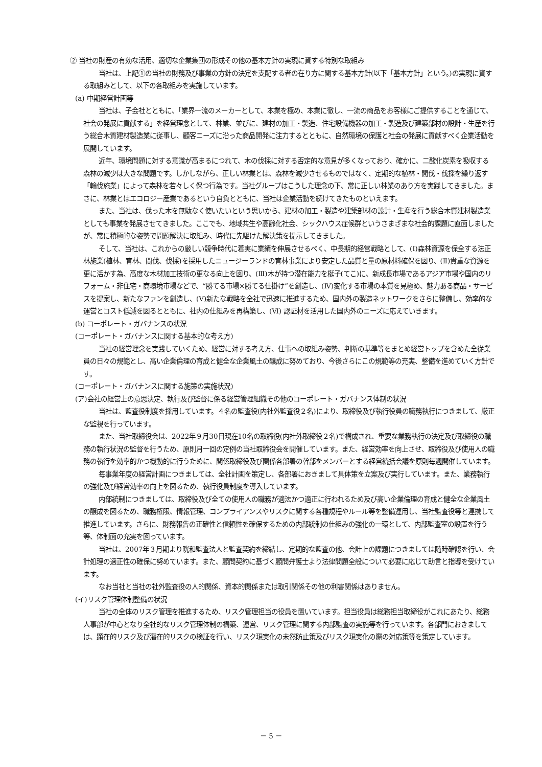② 当社の財産の有効な活用、適切な企業集団の形成その他の基本方針の実現に資する特別な取組み
当社は、上記①の当社の財務及び事業の方針の決定を支配する者の在り方に関する基本方針(以下「基本方針」という。)の実現に資する取組みとして、以下の各取組みを実施しています。
(a) 中期経営計画等
当社は、子会社とともに、「業界一流のメーカーとして、本業を極め、本業に徹し、一流の商品をお客様にご提供することを通じて、社会の発展に貢献する」を経営理念として、林業、並びに、建材の加工・製造、住宅設備機器の加工・製造及び建築部材の設計・生産を行う総合木質建材製造業に従事し、顧客ニーズに沿った商品開発に注力するとともに、自然環境の保護と社会の発展に貢献すべく企業活動を展開しています。
近年、環境問題に対する意識が高まるにつれて、木の伐採に対する否定的な意見が多くなっており、確かに、二酸化炭素を吸収する森林の減少は大きな問題です。しかしながら、正しい林業とは、森林を減少させるものではなく、定期的な植林・間伐・伐採を繰り返す「輪伐施業」によって森林を若々しく保つ行為です。当社グループはこうした理念の下、常に正しい林業のあり方を実践してきました。まさに、林業とはエコロジー産業であるという自負とともに、当社は企業活動を続けてきたものといえます。
また、当社は、伐った木を無駄なく使いたいという思いから、建材の加工・製造や建築部材の設計・生産を行う総合木質建材製造業としても事業を発展させてきました。ここでも、地域共生や高齢化社会、シックハウス症候群というさまざまな社会的課題に直面しましたが、常に積極的な姿勢で問題解決に取組み、時代に先駆けた解決策を提示してきました。
そして、当社は、これからの厳しい競争時代に着実に業績を伸展させるべく、中長期的経営戦略として、(Ⅰ)森林資源を保全する法正林施業(植林、育林、間伐、伐採)を採用したニュージーランドの育林事業により安定した品質と量の原材料確保を図り、(Ⅱ)貴重な資源を更に活かす為、高度な木材加工技術の更なる向上を図り、(Ⅲ)木が持つ潜在能力を梃子(てこ)に、新成長市場であるアジア市場や国内のリフォーム・非住宅・商環境市場などで、“勝てる市場×勝てる仕掛け”を創造し、(Ⅳ)変化する市場の本質を見極め、魅力ある商品・サービスを提案し、新たなファンを創造し、(Ⅴ)新たな戦略を全社で迅速に推進するため、国内外の製造ネットワークをさらに整備し、効率的な運営とコスト低減を図るとともに、社内の仕組みを再構築し、(Ⅵ) 認証材を活用した国内外のニーズに応えていきます。
(b) コーポレート・ガバナンスの状況
(コーポレート・ガバナンスに関する基本的な考え方)
当社の経営理念を実践していくため、経営に対する考え方、仕事への取組み姿勢、判断の基準等をまとめ経営トップを含めた全従業員の日々の規範とし、高い企業倫理の育成と健全な企業風土の醸成に努めており、今後さらにこの規範等の充実、整備を進めていく方針です。
(コーポレート・ガバナンスに関する施策の実施状況)
(ア)会社の経営上の意思決定、執行及び監督に係る経営管理組織その他のコーポレート・ガバナンス体制の状況
当社は、監査役制度を採用しています。４名の監査役(内社外監査役２名)により、取締役及び執行役員の職務執行につきまして、厳正な監視を行っています。
また、当社取締役会は、2022年９月30日現在10名の取締役(内社外取締役２名)で構成され、重要な業務執行の決定及び取締役の職務の執行状況の監督を行うため、原則月一回の定例の当社取締役会を開催しています。また、経営効率を向上させ、取締役及び使用人の職務の執行を効率的かつ機動的に行うために、関係取締役及び関係各部署の幹部をメンバーとする経営統括会議を原則毎週開催しています。
毎事業年度の経営計画につきましては、全社計画を策定し、各部署におきまして具体策を立案及び実行しています。また、業務執行の強化及び経営効率の向上を図るため、執行役員制度を導入しています。
内部統制につきましては、取締役及び全ての使用人の職務が適法かつ適正に行われるため及び高い企業倫理の育成と健全な企業風土の醸成を図るため、職務権限、情報管理、コンプライアンスやリスクに関する各種規程やルール等を整備運用し、当社監査役等と連携して推進しています。さらに、財務報告の正確性と信頼性を確保するための内部統制の仕組みの強化の一環として、内部監査室の設置を行う等、体制面の充実を図っています。
当社は、2007年３月期より晄和監査法人と監査契約を締結し、定期的な監査の他、会計上の課題につきましては随時確認を行い、会計処理の適正性の確保に努めています。また、顧問契約に基づく顧問弁護士より法律問題全般について必要に応じて助言と指導を受けています。
なお当社と当社の社外監査役の人的関係、資本的関係または取引関係その他の利害関係はありません。
(イ)リスク管理体制整備の状況
当社の全体のリスク管理を推進するため、リスク管理担当の役員を置いています。担当役員は総務担当取締役がこれにあたり、総務人事部が中心となり全社的なリスク管理体制の構築、運営、リスク管理に関する内部監査の実施等を行っています。各部門におきましては、顕在的リスク及び潜在的リスクの検証を行い、リスク現実化の未然防止策及びリスク現実化の際の対応策等を策定しています。
－ 5 －